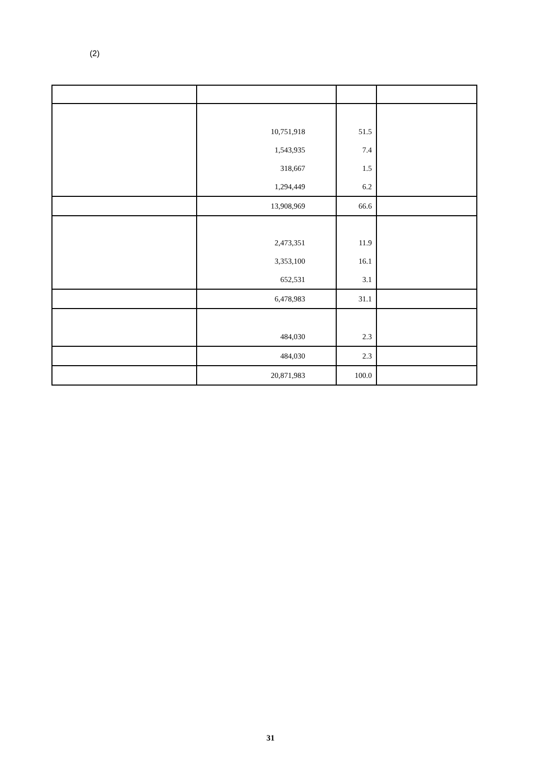(2)
| | 10,751,918 1,543,935 318,667 1,294,449 | 51.5 7.4 1.5 6.2 | |
| | 13,908,969 | 66.6 | |
| | 2,473,351 3,353,100 652,531 | 11.9 16.1 3.1 | |
| | 6,478,983 | 31.1 | |
| | 484,030 | 2.3 | |
| | 484,030 | 2.3 | |
| | 20,871,983 | 100.0 | |
31